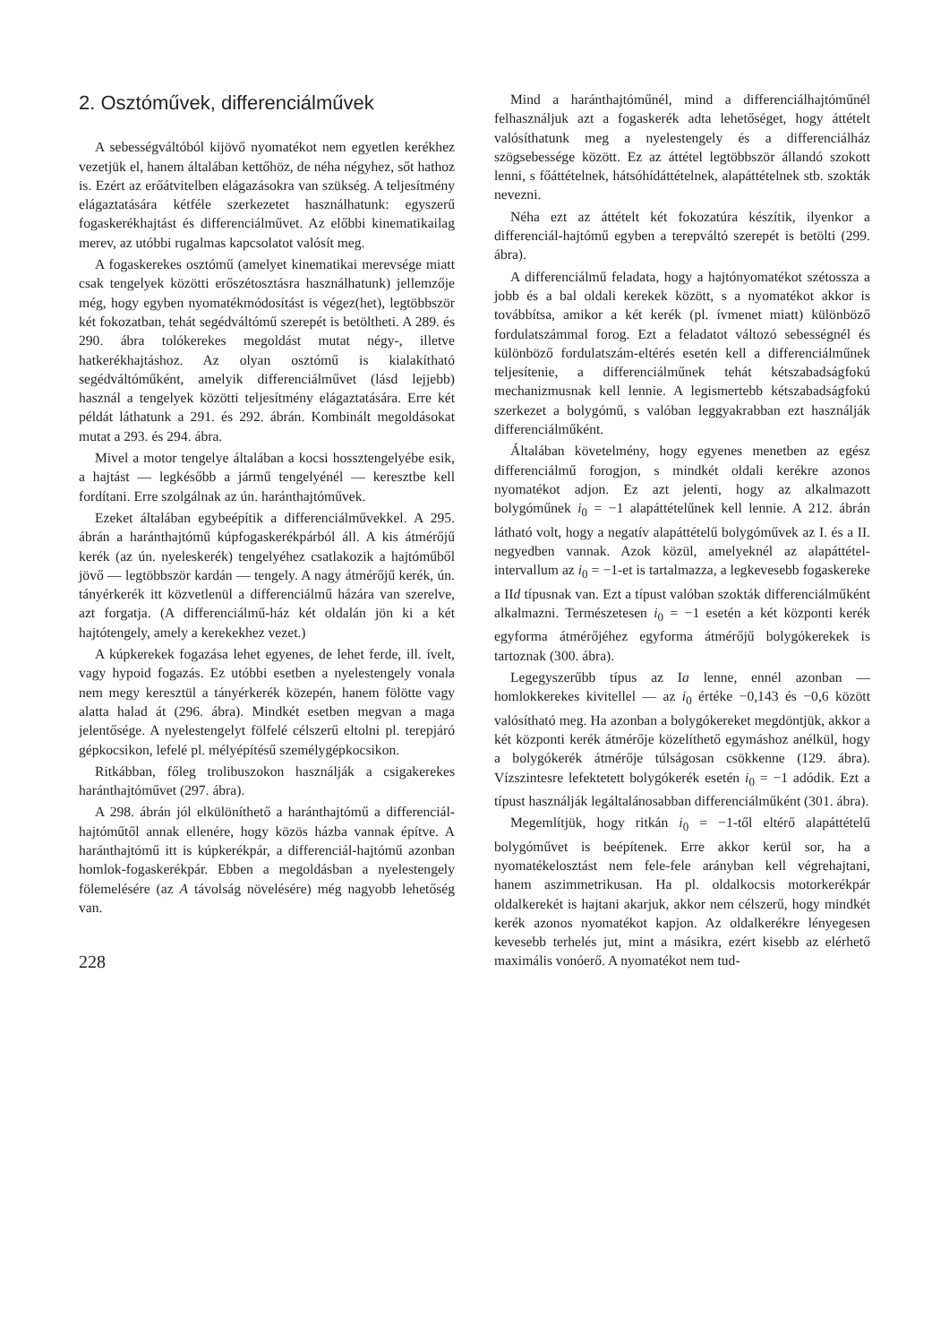2. Osztóművek, differenciálművek
A sebességváltóból kijövő nyomatékot nem egyetlen kerékhez vezetjük el, hanem általában kettőhöz, de néha négyhez, sőt hathoz is. Ezért az erőátvitelben elágazásokra van szükség. A teljesítmény elágaztatására kétféle szerkezetet használhatunk: egyszerű fogaskerékhajtást és differenciálművet. Az előbbi kinematikailag merev, az utóbbi rugalmas kapcsolatot valósít meg.
A fogaskerekes osztómű (amelyet kinematikai merevsége miatt csak tengelyek közötti erőszétosztásra használhatunk) jellemzője még, hogy egyben nyomatékmódosítást is végez(het), legtöbbször két fokozatban, tehát segédváltómű szerepét is betöltheti. A 289. és 290. ábra tolókerekes megoldást mutat négy-, illetve hatkerékhajtáshoz. Az olyan osztómű is kialakítható segédváltóműként, amelyik differenciálművet (lásd lejjebb) használ a tengelyek közötti teljesítmény elágaztatására. Erre két példát láthatunk a 291. és 292. ábrán. Kombinált megoldásokat mutat a 293. és 294. ábra.
Mivel a motor tengelye általában a kocsi hossztengelyébe esik, a hajtást — legkésőbb a jármű tengelyénél — keresztbe kell fordítani. Erre szolgálnak az ún. haránthajtóművek.
Ezeket általában egybeépítik a differenciálművekkel. A 295. ábrán a haránthajtómű kúpfogaskerékpárból áll. A kis átmérőjű kerék (az ún. nyeleskerék) tengelyéhez csatlakozik a hajtóműből jövő — legtöbbször kardán — tengely. A nagy átmérőjű kerék, ún. tányérkerék itt közvetlenül a differenciálmű házára van szerelve, azt forgatja. (A differenciálmű-ház két oldalán jön ki a két hajtótengely, amely a kerekekhez vezet.)
A kúpkerekek fogazása lehet egyenes, de lehet ferde, ill. ívelt, vagy hypoid fogazás. Ez utóbbi esetben a nyelestengely vonala nem megy keresztül a tányérkerék közepén, hanem fölötte vagy alatta halad át (296. ábra). Mindkét esetben megvan a maga jelentősége. A nyelestengelyt fölfelé célszerű eltolni pl. terepjáró gépkocsikon, lefelé pl. mélyépítésű személygépkocsikon.
Ritkábban, főleg trolibuszokon használják a csigakerekes haránthajtóművet (297. ábra).
A 298. ábrán jól elkülöníthető a haránthajtómű a differenciál-hajtóműtől annak ellenére, hogy közös házba vannak építve. A haránthajtómű itt is kúpkerékpár, a differenciál-hajtómű azonban homlok-fogaskerékpár. Ebben a megoldásban a nyelestengely fölemelésére (az A távolság növelésére) még nagyobb lehetőség van.
228
Mind a haránthajtóműnél, mind a differenciálhajtóműnél felhasználjuk azt a fogaskerék adta lehetőséget, hogy áttételt valósíthatunk meg a nyelestengely és a differenciálház szögsebessége között. Ez az áttétel legtöbbször állandó szokott lenni, s főáttételnek, hátsóhídáttételnek, alapáttételnek stb. szokták nevezni.
Néha ezt az áttételt két fokozatúra készítik, ilyenkor a differenciál-hajtómű egyben a terepváltó szerepét is betölti (299. ábra).
A differenciálmű feladata, hogy a hajtónyomatékot szétossza a jobb és a bal oldali kerekek között, s a nyomatékot akkor is továbbítsa, amikor a két kerék (pl. ívmenet miatt) különböző fordulatszámmal forog. Ezt a feladatot változó sebességnél és különböző fordulatszám-eltérés esetén kell a differenciálműnek teljesítenie, a differenciálműnek tehát kétszabadságfokú mechanizmusnak kell lennie. A legismertebb kétszabadságfokú szerkezet a bolygómű, s valóban leggyakrabban ezt használják differenciálműként.
Általában követelmény, hogy egyenes menetben az egész differenciálmű forogjon, s mindkét oldali kerékre azonos nyomatékot adjon. Ez azt jelenti, hogy az alkalmazott bolygóműnek i<sub>0</sub> = −1 alapáttételűnek kell lennie. A 212. ábrán látható volt, hogy a negatív alapáttételű bolygóművek az I. és a II. negyedben vannak. Azok közül, amelyeknél az alapáttétel-intervallum az i<sub>0</sub> = −1-et is tartalmazza, a legkevesebb fogaskereke a IId típusnak van. Ezt a típust valóban szokták differenciálműként alkalmazni. Természetesen i<sub>0</sub> = −1 esetén a két központi kerék egyforma átmérőjéhez egyforma átmérőjű bolygókerekek is tartoznak (300. ábra).
Legegyszerűbb típus az Ia lenne, ennél azonban — homlokkerekes kivitellel — az i<sub>0</sub> értéke −0,143 és −0,6 között valósítható meg. Ha azonban a bolygókereket megdöntjük, akkor a két központi kerék átmérője közelíthető egymáshoz anélkül, hogy a bolygókerék átmérője túlságosan csökkenne (129. ábra). Vízszintesre lefektetett bolygókerék esetén i<sub>0</sub> = −1 adódik. Ezt a típust használják legáltalánosabban differenciálműként (301. ábra).
Megemlítjük, hogy ritkán i<sub>0</sub> = −1-től eltérő alapáttételű bolygóművet is beépítenek. Erre akkor kerül sor, ha a nyomatékelosztást nem fele-fele arányban kell végrehajtani, hanem aszimmetrikusan. Ha pl. oldalkocsis motorkerékpár oldalkerekét is hajtani akarjuk, akkor nem célszerű, hogy mindkét kerék azonos nyomatékot kapjon. Az oldalkerékre lényegesen kevesebb terhelés jut, mint a másikra, ezért kisebb az elérhető maximális vonóerő. A nyomatékot nem tud-